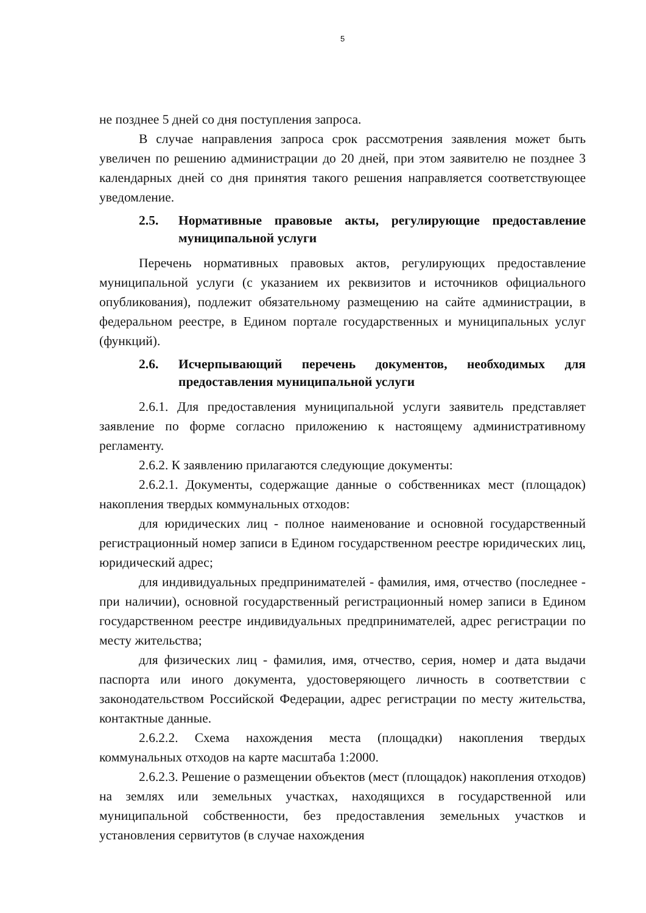5
не позднее 5 дней со дня поступления запроса.
В случае направления запроса срок рассмотрения заявления может быть увеличен по решению администрации до 20 дней, при этом заявителю не позднее 3 календарных дней со дня принятия такого решения направляется соответствующее уведомление.
2.5. Нормативные правовые акты, регулирующие предоставление муниципальной услуги
Перечень нормативных правовых актов, регулирующих предоставление муниципальной услуги (с указанием их реквизитов и источников официального опубликования), подлежит обязательному размещению на сайте администрации, в федеральном реестре, в Едином портале государственных и муниципальных услуг (функций).
2.6. Исчерпывающий перечень документов, необходимых для предоставления муниципальной услуги
2.6.1. Для предоставления муниципальной услуги заявитель представляет заявление по форме согласно приложению к настоящему административному регламенту.
2.6.2. К заявлению прилагаются следующие документы:
2.6.2.1. Документы, содержащие данные о собственниках мест (площадок) накопления твердых коммунальных отходов:
для юридических лиц - полное наименование и основной государственный регистрационный номер записи в Едином государственном реестре юридических лиц, юридический адрес;
для индивидуальных предпринимателей - фамилия, имя, отчество (последнее - при наличии), основной государственный регистрационный номер записи в Едином государственном реестре индивидуальных предпринимателей, адрес регистрации по месту жительства;
для физических лиц - фамилия, имя, отчество, серия, номер и дата выдачи паспорта или иного документа, удостоверяющего личность в соответствии с законодательством Российской Федерации, адрес регистрации по месту жительства, контактные данные.
2.6.2.2. Схема нахождения места (площадки) накопления твердых коммунальных отходов на карте масштаба 1:2000.
2.6.2.3. Решение о размещении объектов (мест (площадок) накопления отходов) на землях или земельных участках, находящихся в государственной или муниципальной собственности, без предоставления земельных участков и установления сервитутов (в случае нахождения